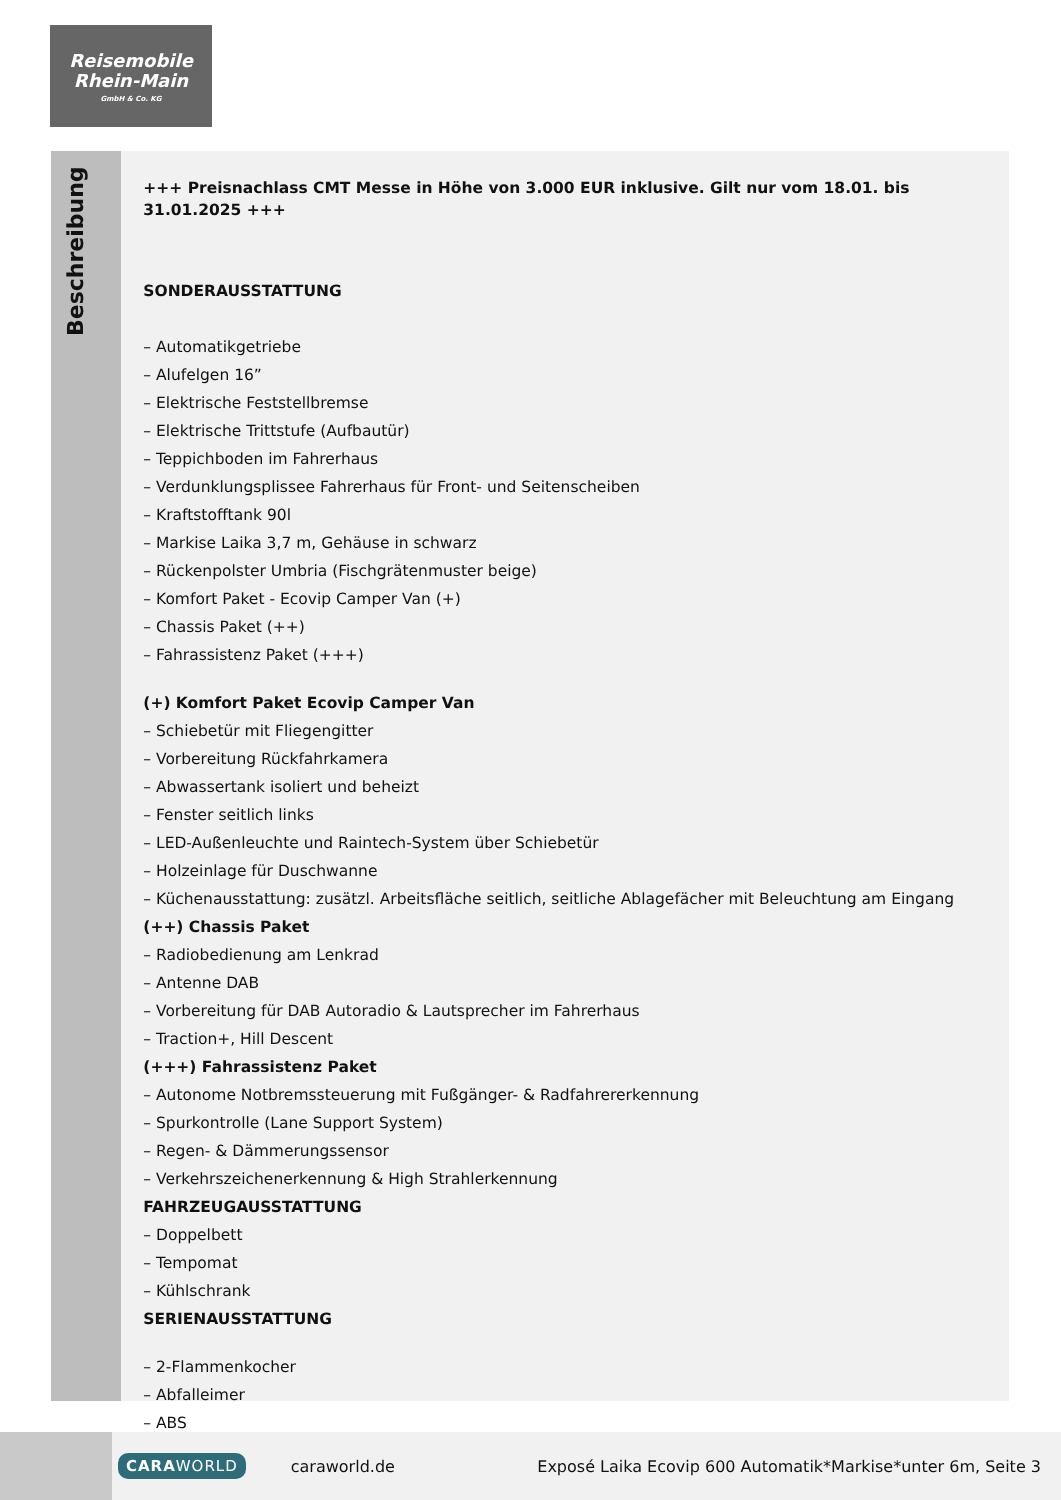Reisemobile
Rhein-Main
GmbH & Co. KG
Beschreibung
+++ Preisnachlass CMT Messe in Höhe von 3.000 EUR inklusive. Gilt nur vom 18.01. bis 31.01.2025 +++
SONDERAUSSTATTUNG
– Automatikgetriebe
– Alufelgen 16”
– Elektrische Feststellbremse
– Elektrische Trittstufe (Aufbautür)
– Teppichboden im Fahrerhaus
– Verdunklungsplissee Fahrerhaus für Front- und Seitenscheiben
– Kraftstofftank 90l
– Markise Laika 3,7 m, Gehäuse in schwarz
– Rückenpolster Umbria (Fischgrätenmuster beige)
– Komfort Paket - Ecovip Camper Van (+)
– Chassis Paket (++)
– Fahrassistenz Paket (+++)
(+) Komfort Paket Ecovip Camper Van
– Schiebetür mit Fliegengitter
– Vorbereitung Rückfahrkamera
– Abwassertank isoliert und beheizt
– Fenster seitlich links
– LED-Außenleuchte und Raintech-System über Schiebetür
– Holzeinlage für Duschwanne
– Küchenausstattung: zusätzl. Arbeitsfläche seitlich, seitliche Ablagefächer mit Beleuchtung am Eingang
(++) Chassis Paket
– Radiobedienung am Lenkrad
– Antenne DAB
– Vorbereitung für DAB Autoradio & Lautsprecher im Fahrerhaus
– Traction+, Hill Descent
(+++) Fahrassistenz Paket
– Autonome Notbremssteuerung mit Fußgänger- & Radfahrererkennung
– Spurkontrolle (Lane Support System)
– Regen- & Dämmerungssensor
– Verkehrszeichenerkennung & High Strahlerkennung
FAHRZEUGAUSSTATTUNG
– Doppelbett
– Tempomat
– Kühlschrank
SERIENAUSSTATTUNG
– 2-Flammenkocher
– Abfalleimer
– ABS
CARAWORLD caraworld.de Exposé Laika Ecovip 600 Automatik*Markise*unter 6m, Seite 3